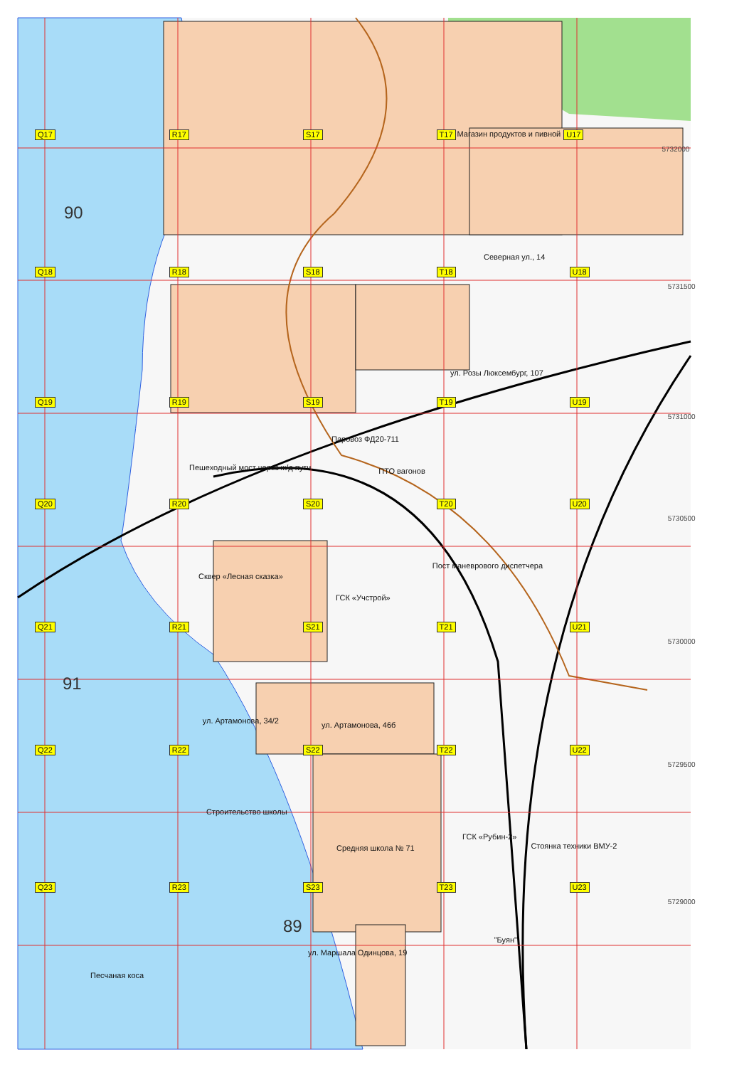Q17 R17 S17 T17 Магазин продуктов и пивной U17 5732000
90
Северная ул., 14
Q18 R18 S18 T18 U18 5731500
ул. Розы Люксембург, 107
Q19 R19 S19 T19 U19 5731000
Паровоз ФД20-711
Пешеходный мост через ж/д пути ПТО вагонов
Q20 R20 S20 T20 U20 5730500
Сквер «Лесная сказка» Пост маневрового диспетчера
ГСК «Учстрой»
Q21 R21 S21 T21 U21 5730000
91 ул. Артамонова, 34/2 ул. Артамонова, 46б
Q22 R22 S22 T22 U22 5729500
Строительство школы
ГСК «Рубин-2» Стоянка техники ВМУ-2
Средняя школа № 71
Q23 R23 S23 T23 U23 5729000
89 "Буян"
ул. Маршала Одинцова, 19
Песчаная коса